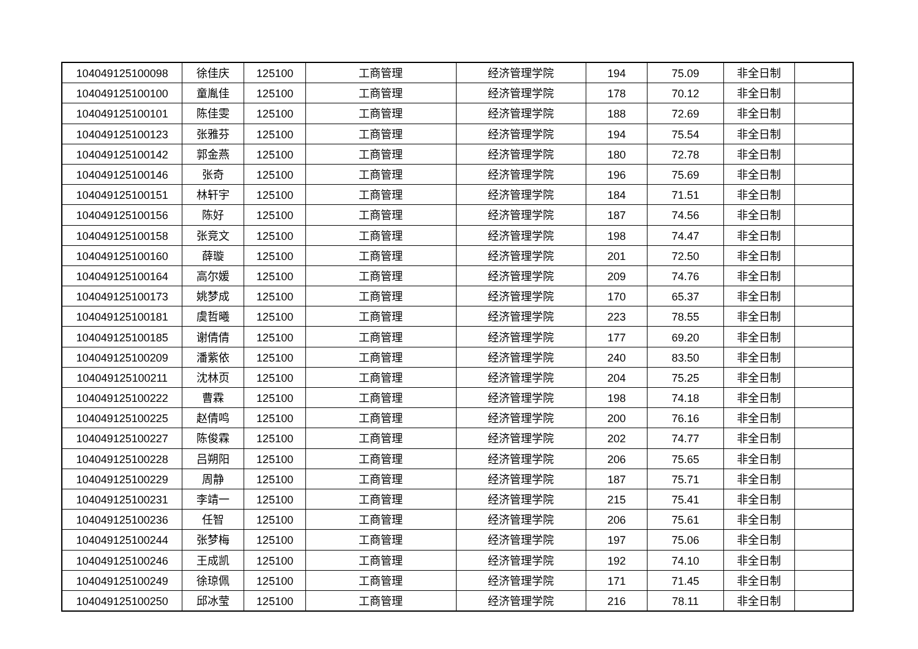| 104049125100098 | 徐佳庆 | 125100 | 工商管理 | 经济管理学院 | 194 | 75.09 | 非全日制 | |
| 104049125100100 | 童胤佳 | 125100 | 工商管理 | 经济管理学院 | 178 | 70.12 | 非全日制 | |
| 104049125100101 | 陈佳雯 | 125100 | 工商管理 | 经济管理学院 | 188 | 72.69 | 非全日制 | |
| 104049125100123 | 张雅芬 | 125100 | 工商管理 | 经济管理学院 | 194 | 75.54 | 非全日制 | |
| 104049125100142 | 郭金燕 | 125100 | 工商管理 | 经济管理学院 | 180 | 72.78 | 非全日制 | |
| 104049125100146 | 张奇 | 125100 | 工商管理 | 经济管理学院 | 196 | 75.69 | 非全日制 | |
| 104049125100151 | 林轩宇 | 125100 | 工商管理 | 经济管理学院 | 184 | 71.51 | 非全日制 | |
| 104049125100156 | 陈好 | 125100 | 工商管理 | 经济管理学院 | 187 | 74.56 | 非全日制 | |
| 104049125100158 | 张竞文 | 125100 | 工商管理 | 经济管理学院 | 198 | 74.47 | 非全日制 | |
| 104049125100160 | 薛璇 | 125100 | 工商管理 | 经济管理学院 | 201 | 72.50 | 非全日制 | |
| 104049125100164 | 高尔媛 | 125100 | 工商管理 | 经济管理学院 | 209 | 74.76 | 非全日制 | |
| 104049125100173 | 姚梦成 | 125100 | 工商管理 | 经济管理学院 | 170 | 65.37 | 非全日制 | |
| 104049125100181 | 虞哲曦 | 125100 | 工商管理 | 经济管理学院 | 223 | 78.55 | 非全日制 | |
| 104049125100185 | 谢倩倩 | 125100 | 工商管理 | 经济管理学院 | 177 | 69.20 | 非全日制 | |
| 104049125100209 | 潘紫依 | 125100 | 工商管理 | 经济管理学院 | 240 | 83.50 | 非全日制 | |
| 104049125100211 | 沈林页 | 125100 | 工商管理 | 经济管理学院 | 204 | 75.25 | 非全日制 | |
| 104049125100222 | 曹霖 | 125100 | 工商管理 | 经济管理学院 | 198 | 74.18 | 非全日制 | |
| 104049125100225 | 赵倩鸣 | 125100 | 工商管理 | 经济管理学院 | 200 | 76.16 | 非全日制 | |
| 104049125100227 | 陈俊霖 | 125100 | 工商管理 | 经济管理学院 | 202 | 74.77 | 非全日制 | |
| 104049125100228 | 吕朔阳 | 125100 | 工商管理 | 经济管理学院 | 206 | 75.65 | 非全日制 | |
| 104049125100229 | 周静 | 125100 | 工商管理 | 经济管理学院 | 187 | 75.71 | 非全日制 | |
| 104049125100231 | 李靖一 | 125100 | 工商管理 | 经济管理学院 | 215 | 75.41 | 非全日制 | |
| 104049125100236 | 任智 | 125100 | 工商管理 | 经济管理学院 | 206 | 75.61 | 非全日制 | |
| 104049125100244 | 张梦梅 | 125100 | 工商管理 | 经济管理学院 | 197 | 75.06 | 非全日制 | |
| 104049125100246 | 王成凯 | 125100 | 工商管理 | 经济管理学院 | 192 | 74.10 | 非全日制 | |
| 104049125100249 | 徐琼佩 | 125100 | 工商管理 | 经济管理学院 | 171 | 71.45 | 非全日制 | |
| 104049125100250 | 邱冰莹 | 125100 | 工商管理 | 经济管理学院 | 216 | 78.11 | 非全日制 | |